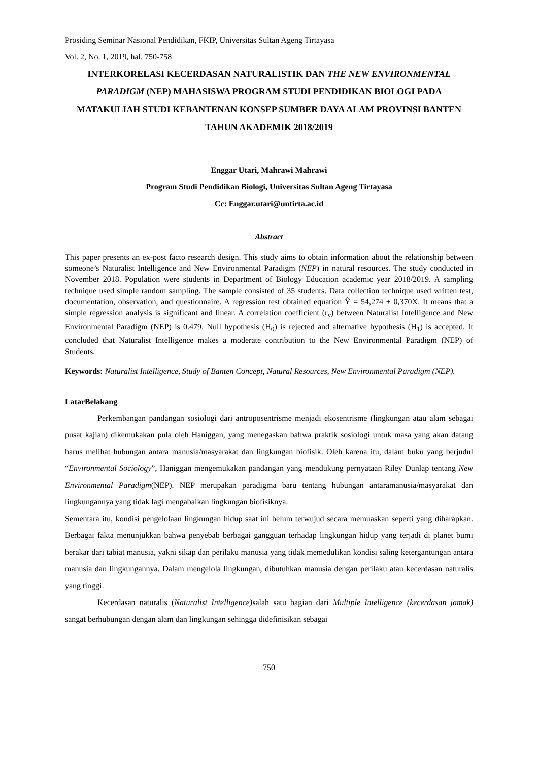Prosiding Seminar Nasional Pendidikan, FKIP, Universitas Sultan Ageng Tirtayasa
Vol. 2, No. 1, 2019, hal. 750-758
INTERKORELASI KECERDASAN NATURALISTIK DAN THE NEW ENVIRONMENTAL PARADIGM (NEP) MAHASISWA PROGRAM STUDI PENDIDIKAN BIOLOGI PADA MATAKULIAH STUDI KEBANTENAN KONSEP SUMBER DAYA ALAM PROVINSI BANTEN TAHUN AKADEMIK 2018/2019
Enggar Utari, Mahrawi Mahrawi
Program Studi Pendidikan Biologi, Universitas Sultan Ageng Tirtayasa
Cc: Enggar.utari@untirta.ac.id
Abstract
This paper presents an ex-post facto research design. This study aims to obtain information about the relationship between someone’s Naturalist Intelligence and New Environmental Paradigm (NEP) in natural resources. The study conducted in November 2018. Population were students in Department of Biology Education academic year 2018/2019. A sampling technique used simple random sampling. The sample consisted of 35 students. Data collection technique used written test, documentation, observation, and questionnaire. A regression test obtained equation Ŷ = 54,274 + 0,370X. It means that a simple regression analysis is significant and linear. A correlation coefficient (r<sub>y</sub>) between Naturalist Intelligence and New Environmental Paradigm (NEP) is 0.479. Null hypothesis (H<sub>0</sub>) is rejected and alternative hypothesis (H<sub>1</sub>) is accepted. It concluded that Naturalist Intelligence makes a moderate contribution to the New Environmental Paradigm (NEP) of Students.
Keywords: Naturalist Intelligence, Study of Banten Concept, Natural Resources, New Environmental Paradigm (NEP).
LatarBelakang
Perkembangan pandangan sosiologi dari antroposentrisme menjadi ekosentrisme (lingkungan atau alam sebagai pusat kajian) dikemukakan pula oleh Haniggan, yang menegaskan bahwa praktik sosiologi untuk masa yang akan datang harus melihat hubungan antara manusia/masyarakat dan lingkungan biofisik. Oleh karena itu, dalam buku yang berjudul “Environmental Sociology”, Haniggan mengemukakan pandangan yang mendukung pernyataan Riley Dunlap tentang New Environmental Paradigm(NEP). NEP merupakan paradigma baru tentang hubungan antaramanusia/masyarakat dan lingkungannya yang tidak lagi mengabaikan lingkungan biofisiknya.
Sementara itu, kondisi pengelolaan lingkungan hidup saat ini belum terwujud secara memuaskan seperti yang diharapkan. Berbagai fakta menunjukkan bahwa penyebab berbagai gangguan terhadap lingkungan hidup yang terjadi di planet bumi berakar dari tabiat manusia, yakni sikap dan perilaku manusia yang tidak memedulikan kondisi saling ketergantungan antara manusia dan lingkungannya. Dalam mengelola lingkungan, dibutuhkan manusia dengan perilaku atau kecerdasan naturalis yang tinggi.
Kecerdasan naturalis (Naturalist Intelligence) salah satu bagian dari Multiple Intelligence (kecerdasan jamak) sangat berhubungan dengan alam dan lingkungan sehingga didefinisikan sebagai
750